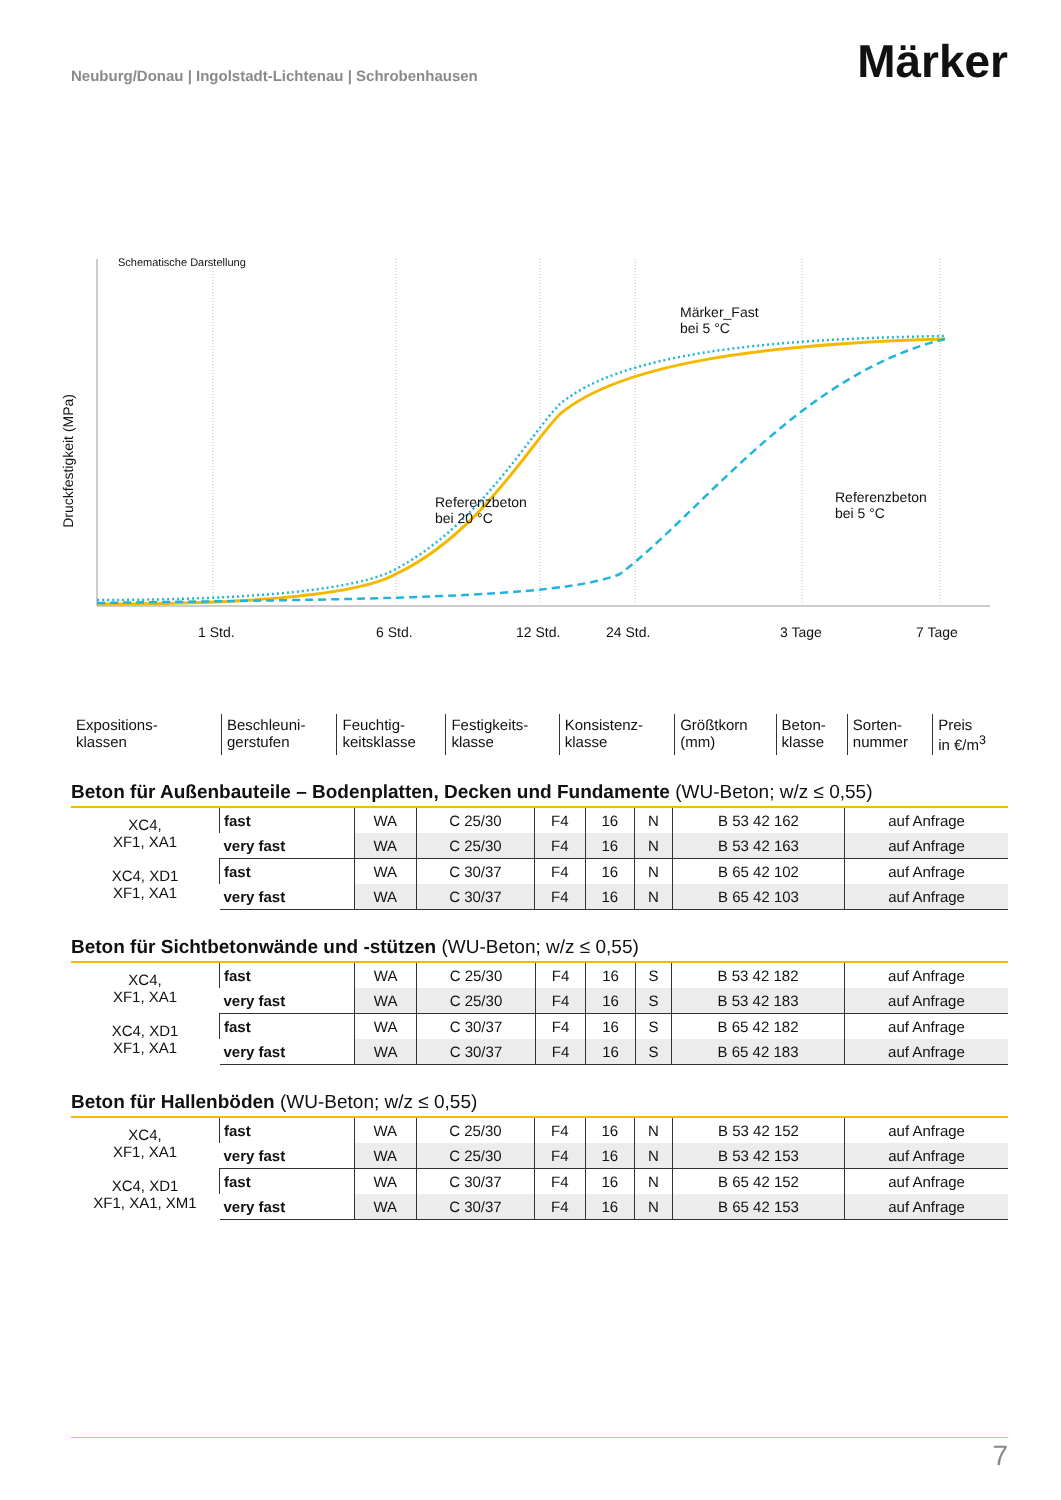Neuburg/Donau | Ingolstadt-Lichtenau | Schrobenhausen
Märker
Schematische Darstellung
Märker_Fast
bei 5 °C
Referenzbeton
bei 20 °C
Referenzbeton
bei 5 °C
Druckfestigkeit (MPa)
1 Std. 6 Std. 12 Std. 24 Std. 3 Tage 7 Tage
| Expositions- klassen | Beschleuni- gerstufen | Feuchtig- keitsklasse | Festigkeits- klasse | Konsistenz- klasse | Größtkorn (mm) | Beton- klasse | Sorten- nummer | Preis in €/m<sup>3</sup> |
Beton für Außenbauteile – Bodenplatten, Decken und Fundamente (WU-Beton; w/z ≤ 0,55)
| XC4, XF1, XA1 | fast | WA | C 25/30 | F4 | 16 | N | B 53 42 162 | auf Anfrage |
| | very fast | WA | C 25/30 | F4 | 16 | N | B 53 42 163 | auf Anfrage |
| XC4, XD1 XF1, XA1 | fast | WA | C 30/37 | F4 | 16 | N | B 65 42 102 | auf Anfrage |
| | very fast | WA | C 30/37 | F4 | 16 | N | B 65 42 103 | auf Anfrage |
Beton für Sichtbetonwände und -stützen (WU-Beton; w/z ≤ 0,55)
| XC4, XF1, XA1 | fast | WA | C 25/30 | F4 | 16 | S | B 53 42 182 | auf Anfrage |
| | very fast | WA | C 25/30 | F4 | 16 | S | B 53 42 183 | auf Anfrage |
| XC4, XD1 XF1, XA1 | fast | WA | C 30/37 | F4 | 16 | S | B 65 42 182 | auf Anfrage |
| | very fast | WA | C 30/37 | F4 | 16 | S | B 65 42 183 | auf Anfrage |
Beton für Hallenböden (WU-Beton; w/z ≤ 0,55)
| XC4, XF1, XA1 | fast | WA | C 25/30 | F4 | 16 | N | B 53 42 152 | auf Anfrage |
| | very fast | WA | C 25/30 | F4 | 16 | N | B 53 42 153 | auf Anfrage |
| XC4, XD1 XF1, XA1, XM1 | fast | WA | C 30/37 | F4 | 16 | N | B 65 42 152 | auf Anfrage |
| | very fast | WA | C 30/37 | F4 | 16 | N | B 65 42 153 | auf Anfrage |
7